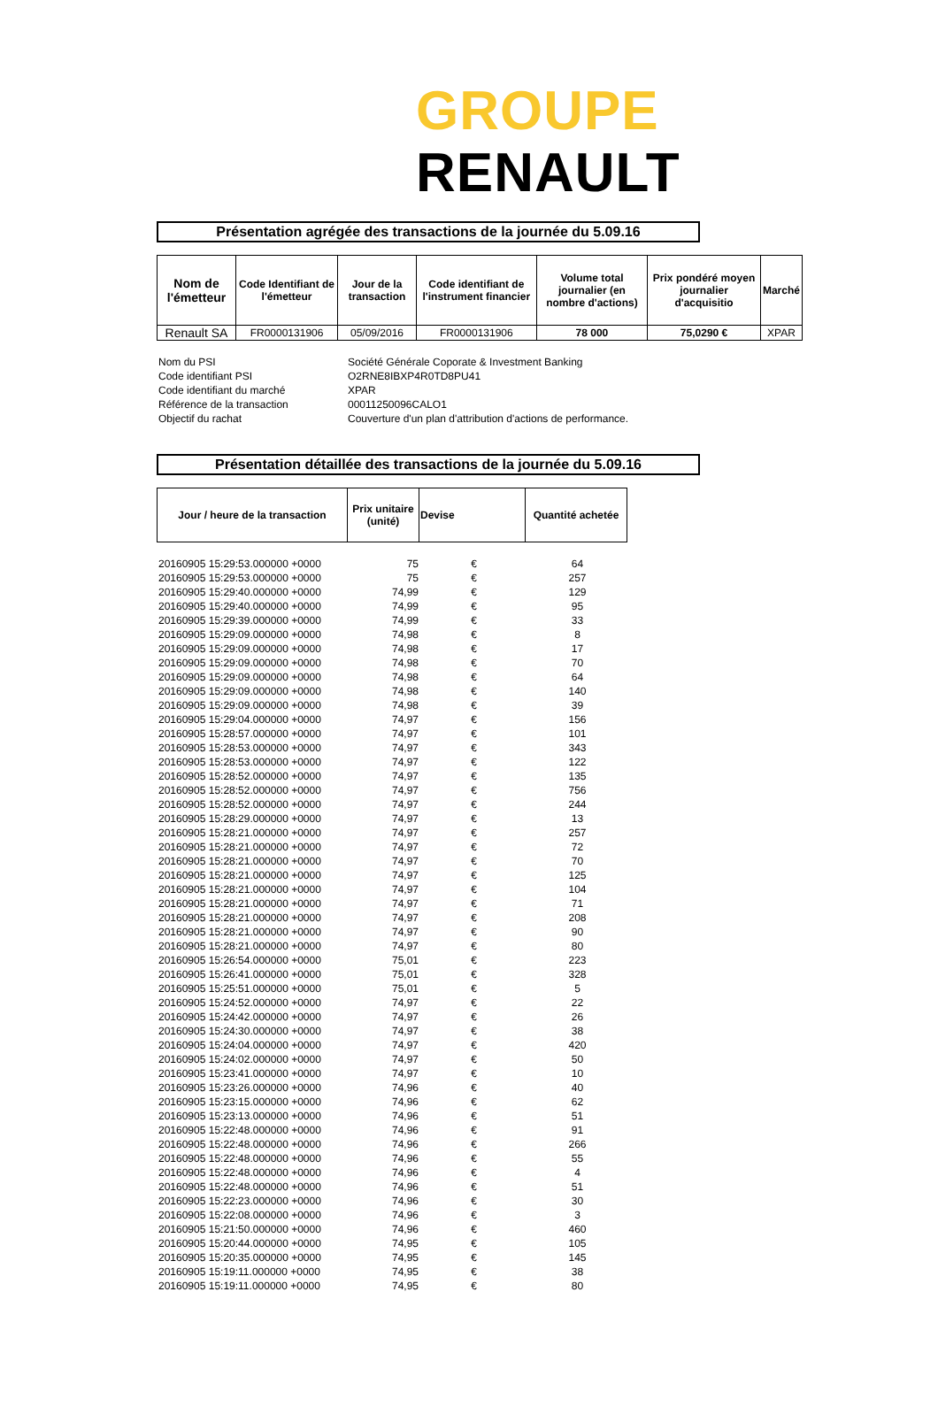GROUPE RENAULT
Présentation agrégée des transactions de la journée du 5.09.16
| Nom de l'émetteur | Code Identifiant de l'émetteur | Jour de la transaction | Code identifiant de l'instrument financier | Volume total journalier (en nombre d'actions) | Prix pondéré moyen journalier d'acquisitio | Marché |
| --- | --- | --- | --- | --- | --- | --- |
| Renault SA | FR0000131906 | 05/09/2016 | FR0000131906 | 78 000 | 75,0290 € | XPAR |
| Nom du PSI | Société Générale Coporate & Investment Banking |
| Code identifiant PSI | O2RNE8IBXP4R0TD8PU41 |
| Code identifiant du marché | XPAR |
| Référence de la transaction | 00011250096CALO1 |
| Objectif du rachat | Couverture d'un plan d'attribution d'actions de performance. |
Présentation détaillée des transactions de la journée du 5.09.16
| Jour / heure de la transaction | Prix unitaire (unité) | Devise | Quantité achetée |
| --- | --- | --- | --- |
| 20160905 15:29:53.000000 +0000 | 75 | € | 64 |
| 20160905 15:29:53.000000 +0000 | 75 | € | 257 |
| 20160905 15:29:40.000000 +0000 | 74,99 | € | 129 |
| 20160905 15:29:40.000000 +0000 | 74,99 | € | 95 |
| 20160905 15:29:39.000000 +0000 | 74,99 | € | 33 |
| 20160905 15:29:09.000000 +0000 | 74,98 | € | 8 |
| 20160905 15:29:09.000000 +0000 | 74,98 | € | 17 |
| 20160905 15:29:09.000000 +0000 | 74,98 | € | 70 |
| 20160905 15:29:09.000000 +0000 | 74,98 | € | 64 |
| 20160905 15:29:09.000000 +0000 | 74,98 | € | 140 |
| 20160905 15:29:09.000000 +0000 | 74,98 | € | 39 |
| 20160905 15:29:04.000000 +0000 | 74,97 | € | 156 |
| 20160905 15:28:57.000000 +0000 | 74,97 | € | 101 |
| 20160905 15:28:53.000000 +0000 | 74,97 | € | 343 |
| 20160905 15:28:53.000000 +0000 | 74,97 | € | 122 |
| 20160905 15:28:52.000000 +0000 | 74,97 | € | 135 |
| 20160905 15:28:52.000000 +0000 | 74,97 | € | 756 |
| 20160905 15:28:52.000000 +0000 | 74,97 | € | 244 |
| 20160905 15:28:29.000000 +0000 | 74,97 | € | 13 |
| 20160905 15:28:21.000000 +0000 | 74,97 | € | 257 |
| 20160905 15:28:21.000000 +0000 | 74,97 | € | 72 |
| 20160905 15:28:21.000000 +0000 | 74,97 | € | 70 |
| 20160905 15:28:21.000000 +0000 | 74,97 | € | 125 |
| 20160905 15:28:21.000000 +0000 | 74,97 | € | 104 |
| 20160905 15:28:21.000000 +0000 | 74,97 | € | 71 |
| 20160905 15:28:21.000000 +0000 | 74,97 | € | 208 |
| 20160905 15:28:21.000000 +0000 | 74,97 | € | 90 |
| 20160905 15:28:21.000000 +0000 | 74,97 | € | 80 |
| 20160905 15:26:54.000000 +0000 | 75,01 | € | 223 |
| 20160905 15:26:41.000000 +0000 | 75,01 | € | 328 |
| 20160905 15:25:51.000000 +0000 | 75,01 | € | 5 |
| 20160905 15:24:52.000000 +0000 | 74,97 | € | 22 |
| 20160905 15:24:42.000000 +0000 | 74,97 | € | 26 |
| 20160905 15:24:30.000000 +0000 | 74,97 | € | 38 |
| 20160905 15:24:04.000000 +0000 | 74,97 | € | 420 |
| 20160905 15:24:02.000000 +0000 | 74,97 | € | 50 |
| 20160905 15:23:41.000000 +0000 | 74,97 | € | 10 |
| 20160905 15:23:26.000000 +0000 | 74,96 | € | 40 |
| 20160905 15:23:15.000000 +0000 | 74,96 | € | 62 |
| 20160905 15:23:13.000000 +0000 | 74,96 | € | 51 |
| 20160905 15:22:48.000000 +0000 | 74,96 | € | 91 |
| 20160905 15:22:48.000000 +0000 | 74,96 | € | 266 |
| 20160905 15:22:48.000000 +0000 | 74,96 | € | 55 |
| 20160905 15:22:48.000000 +0000 | 74,96 | € | 4 |
| 20160905 15:22:48.000000 +0000 | 74,96 | € | 51 |
| 20160905 15:22:23.000000 +0000 | 74,96 | € | 30 |
| 20160905 15:22:08.000000 +0000 | 74,96 | € | 3 |
| 20160905 15:21:50.000000 +0000 | 74,96 | € | 460 |
| 20160905 15:20:44.000000 +0000 | 74,95 | € | 105 |
| 20160905 15:20:35.000000 +0000 | 74,95 | € | 145 |
| 20160905 15:19:11.000000 +0000 | 74,95 | € | 38 |
| 20160905 15:19:11.000000 +0000 | 74,95 | € | 80 |